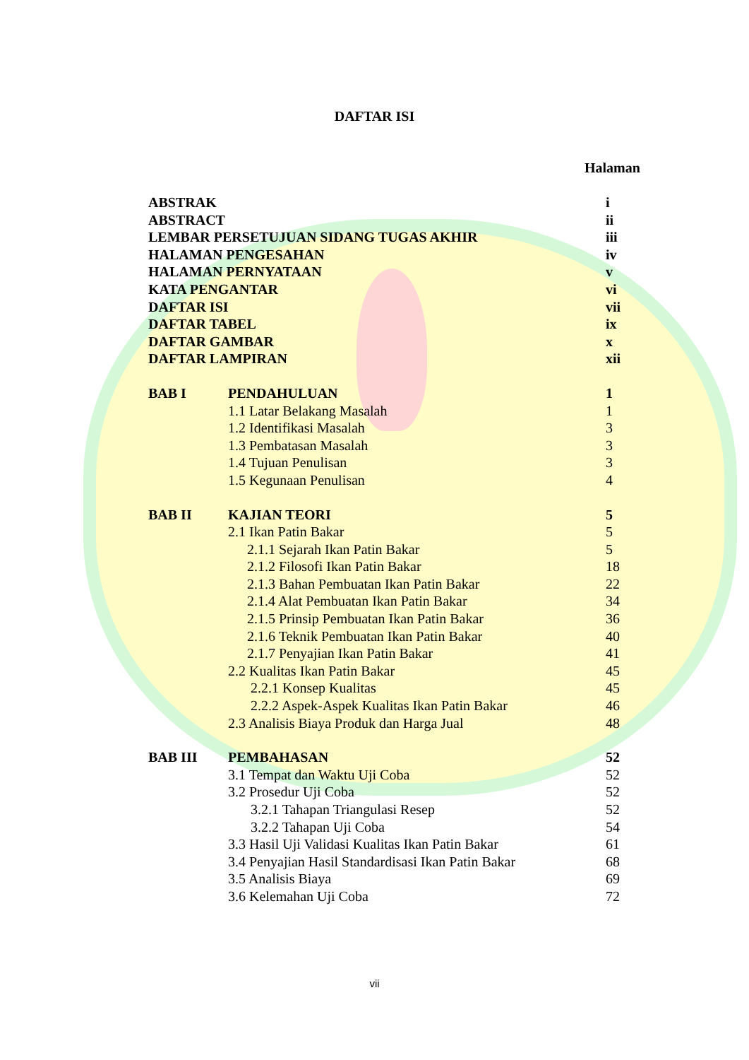DAFTAR ISI
Halaman
| ABSTRAK | | i |
| ABSTRACT | | ii |
| LEMBAR PERSETUJUAN SIDANG TUGAS AKHIR | | iii |
| HALAMAN PENGESAHAN | | iv |
| HALAMAN PERNYATAAN | | v |
| KATA PENGANTAR | | vi |
| DAFTAR ISI | | vii |
| DAFTAR TABEL | | ix |
| DAFTAR GAMBAR | | x |
| DAFTAR LAMPIRAN | | xii |
| BAB I | PENDAHULUAN | 1 |
| | 1.1 Latar Belakang Masalah | 1 |
| | 1.2 Identifikasi Masalah | 3 |
| | 1.3 Pembatasan Masalah | 3 |
| | 1.4 Tujuan Penulisan | 3 |
| | 1.5 Kegunaan Penulisan | 4 |
| BAB II | KAJIAN TEORI | 5 |
| | 2.1 Ikan Patin Bakar | 5 |
| | 2.1.1 Sejarah Ikan Patin Bakar | 5 |
| | 2.1.2 Filosofi Ikan Patin Bakar | 18 |
| | 2.1.3 Bahan Pembuatan Ikan Patin Bakar | 22 |
| | 2.1.4 Alat Pembuatan Ikan Patin Bakar | 34 |
| | 2.1.5 Prinsip Pembuatan Ikan Patin Bakar | 36 |
| | 2.1.6 Teknik Pembuatan Ikan Patin Bakar | 40 |
| | 2.1.7 Penyajian Ikan Patin Bakar | 41 |
| | 2.2 Kualitas Ikan Patin Bakar | 45 |
| | 2.2.1 Konsep Kualitas | 45 |
| | 2.2.2 Aspek-Aspek Kualitas Ikan Patin Bakar | 46 |
| | 2.3 Analisis Biaya Produk dan Harga Jual | 48 |
| BAB III | PEMBAHASAN | 52 |
| | 3.1 Tempat dan Waktu Uji Coba | 52 |
| | 3.2 Prosedur Uji Coba | 52 |
| | 3.2.1 Tahapan Triangulasi Resep | 52 |
| | 3.2.2 Tahapan Uji Coba | 54 |
| | 3.3 Hasil Uji Validasi Kualitas Ikan Patin Bakar | 61 |
| | 3.4 Penyajian Hasil Standardisasi Ikan Patin Bakar | 68 |
| | 3.5 Analisis Biaya | 69 |
| | 3.6 Kelemahan Uji Coba | 72 |
vii